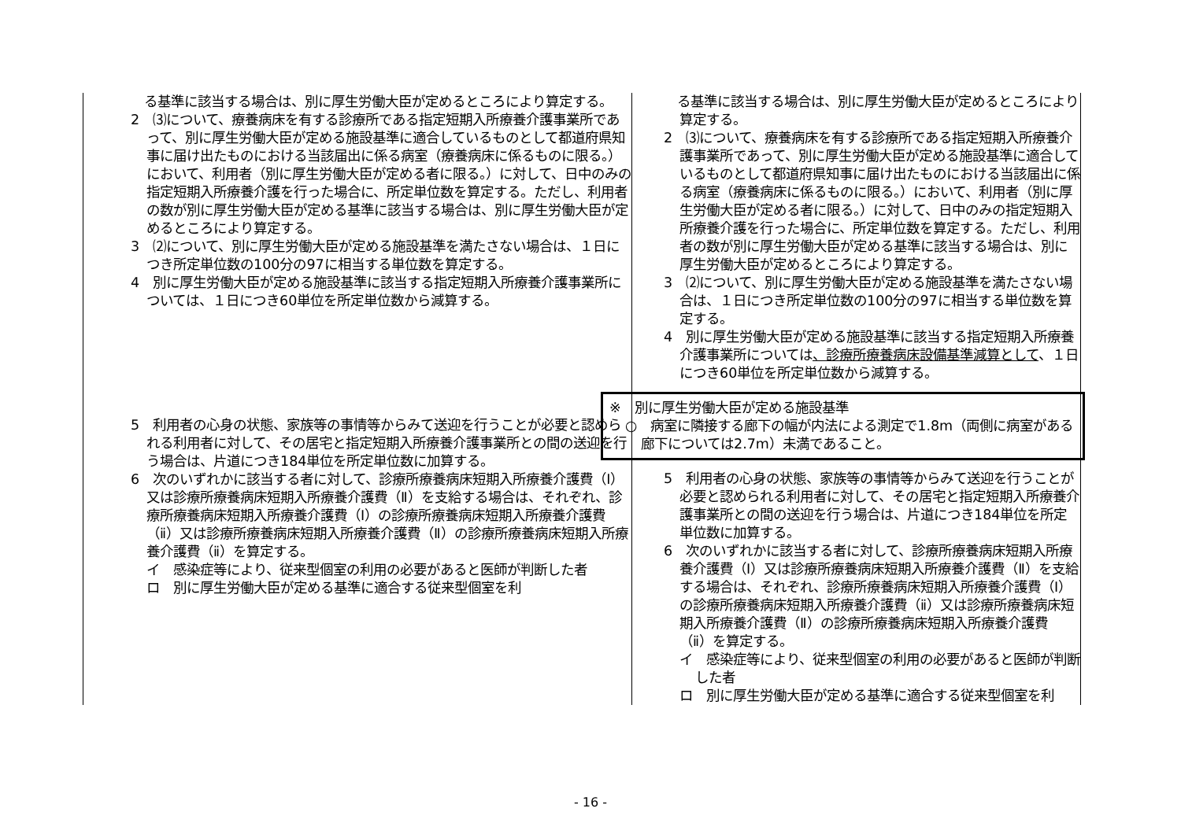| る基準に該当する場合は、別に厚生労働大臣が定めるところにより算定する。 2 ⑶について、療養病床を有する診療所である指定短期入所療養介護事業所であって、別に厚生労働大臣が定める施設基準に適合しているものとして都道府県知事に届け出たものにおける当該届出に係る病室（療養病床に係るものに限る。）において、利用者（別に厚生労働大臣が定める者に限る。）に対して、日中のみの指定短期入所療養介護を行った場合に、所定単位数を算定する。ただし、利用者の数が別に厚生労働大臣が定める基準に該当する場合は、別に厚生労働大臣が定めるところにより算定する。 3 ⑵について、別に厚生労働大臣が定める施設基準を満たさない場合は、１日につき所定単位数の100分の97に相当する単位数を算定する。 4 別に厚生労働大臣が定める施設基準に該当する指定短期入所療養介護事業所については、１日につき60単位を所定単位数から減算する。 5 利用者の心身の状態、家族等の事情等からみて送迎を行うことが必要と認められる利用者に対して、その居宅と指定短期入所療養介護事業所との間の送迎を行う場合は、片道につき184単位を所定単位数に加算する。 6 次のいずれかに該当する者に対して、診療所療養病床短期入所療養介護費（Ⅰ）又は診療所療養病床短期入所療養介護費（Ⅱ）を支給する場合は、それぞれ、診療所療養病床短期入所療養介護費（Ⅰ）の診療所療養病床短期入所療養介護費（ⅱ）又は診療所療養病床短期入所療養介護費（Ⅱ）の診療所療養病床短期入所療養介護費（ⅱ）を算定する。 イ 感染症等により、従来型個室の利用の必要があると医師が判断した者 ロ 別に厚生労働大臣が定める基準に適合する従来型個室を利 | る基準に該当する場合は、別に厚生労働大臣が定めるところにより算定する。 2 ⑶について、療養病床を有する診療所である指定短期入所療養介護事業所であって、別に厚生労働大臣が定める施設基準に適合しているものとして都道府県知事に届け出たものにおける当該届出に係る病室（療養病床に係るものに限る。）において、利用者（別に厚生労働大臣が定める者に限る。）に対して、日中のみの指定短期入所療養介護を行った場合に、所定単位数を算定する。ただし、利用者の数が別に厚生労働大臣が定める基準に該当する場合は、別に厚生労働大臣が定めるところにより算定する。 3 ⑵について、別に厚生労働大臣が定める施設基準を満たさない場合は、１日につき所定単位数の100分の97に相当する単位数を算定する。 4 別に厚生労働大臣が定める施設基準に該当する指定短期入所療養介護事業所については 、診療所療養病床設備基準減算として 、１日につき60単位を所定単位数から減算する。 ※ 別に厚生労働大臣が定める施設基準 ○ 病室に隣接する廊下の幅が内法による測定で1.8m（両側に病室がある廊下については2.7m）未満であること。 5 利用者の心身の状態、家族等の事情等からみて送迎を行うことが必要と認められる利用者に対して、その居宅と指定短期入所療養介護事業所との間の送迎を行う場合は、片道につき184単位を所定単位数に加算する。 6 次のいずれかに該当する者に対して、診療所療養病床短期入所療養介護費（Ⅰ）又は診療所療養病床短期入所療養介護費（Ⅱ）を支給する場合は、それぞれ、診療所療養病床短期入所療養介護費（Ⅰ）の診療所療養病床短期入所療養介護費（ⅱ）又は診療所療養病床短期入所療養介護費（Ⅱ）の診療所療養病床短期入所療養介護費（ⅱ）を算定する。 イ 感染症等により、従来型個室の利用の必要があると医師が判断した者 ロ 別に厚生労働大臣が定める基準に適合する従来型個室を利 |
- 16 -